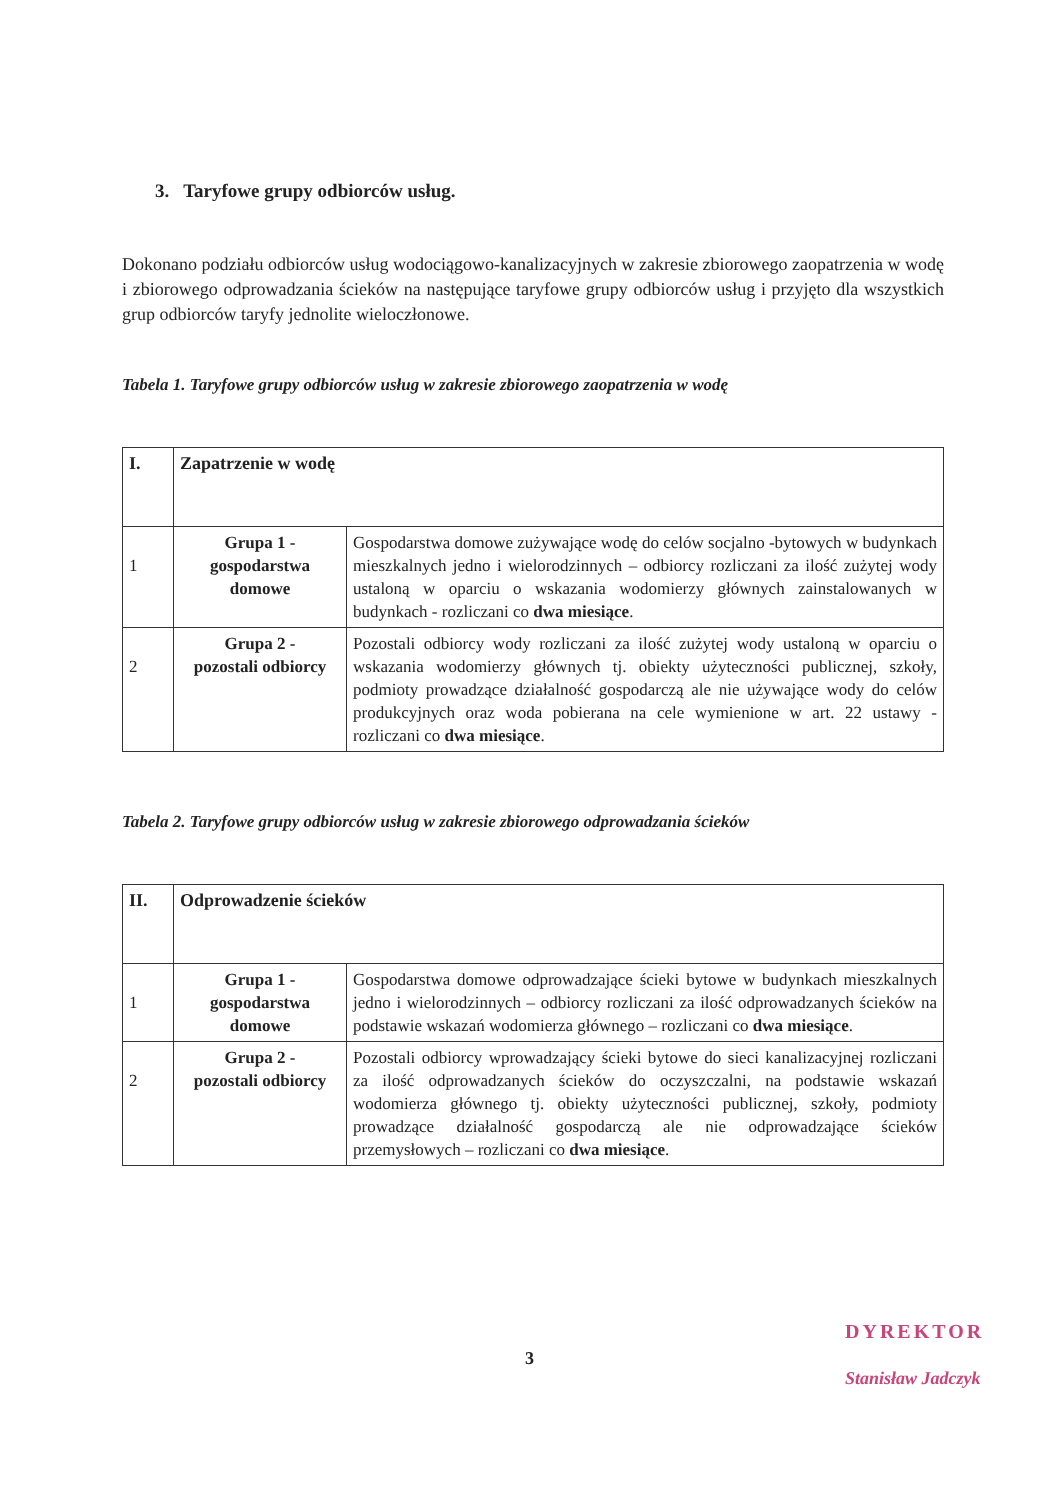3. Taryfowe grupy odbiorców usług.
Dokonano podziału odbiorców usług wodociągowo-kanalizacyjnych w zakresie zbiorowego zaopatrzenia w wodę i zbiorowego odprowadzania ścieków na następujące taryfowe grupy odbiorców usług i przyjęto dla wszystkich grup odbiorców taryfy jednolite wieloczłonowe.
Tabela 1. Taryfowe grupy odbiorców usług w zakresie zbiorowego zaopatrzenia w wodę
| I. | Zapatrzenie w wodę | |
| 1 | Grupa 1 - gospodarstwa domowe | Gospodarstwa domowe zużywające wodę do celów socjalno -bytowych w budynkach mieszkalnych jedno i wielorodzinnych – odbiorcy rozliczani za ilość zużytej wody ustaloną w oparciu o wskazania wodomierzy głównych zainstalowanych w budynkach - rozliczani co dwa miesiące . |
| 2 | Grupa 2 - pozostali odbiorcy | Pozostali odbiorcy wody rozliczani za ilość zużytej wody ustaloną w oparciu o wskazania wodomierzy głównych tj. obiekty użyteczności publicznej, szkoły, podmioty prowadzące działalność gospodarczą ale nie używające wody do celów produkcyjnych oraz woda pobierana na cele wymienione w art. 22 ustawy - rozliczani co dwa miesiące . |
Tabela 2. Taryfowe grupy odbiorców usług w zakresie zbiorowego odprowadzania ścieków
| II. | Odprowadzenie ścieków | |
| 1 | Grupa 1 - gospodarstwa domowe | Gospodarstwa domowe odprowadzające ścieki bytowe w budynkach mieszkalnych jedno i wielorodzinnych – odbiorcy rozliczani za ilość odprowadzanych ścieków na podstawie wskazań wodomierza głównego – rozliczani co dwa miesiące . |
| 2 | Grupa 2 - pozostali odbiorcy | Pozostali odbiorcy wprowadzający ścieki bytowe do sieci kanalizacyjnej rozliczani za ilość odprowadzanych ścieków do oczyszczalni, na podstawie wskazań wodomierza głównego tj. obiekty użyteczności publicznej, szkoły, podmioty prowadzące działalność gospodarczą ale nie odprowadzające ścieków przemysłowych – rozliczani co dwa miesiące . |
3
DYREKTOR
Stanisław Jadczyk